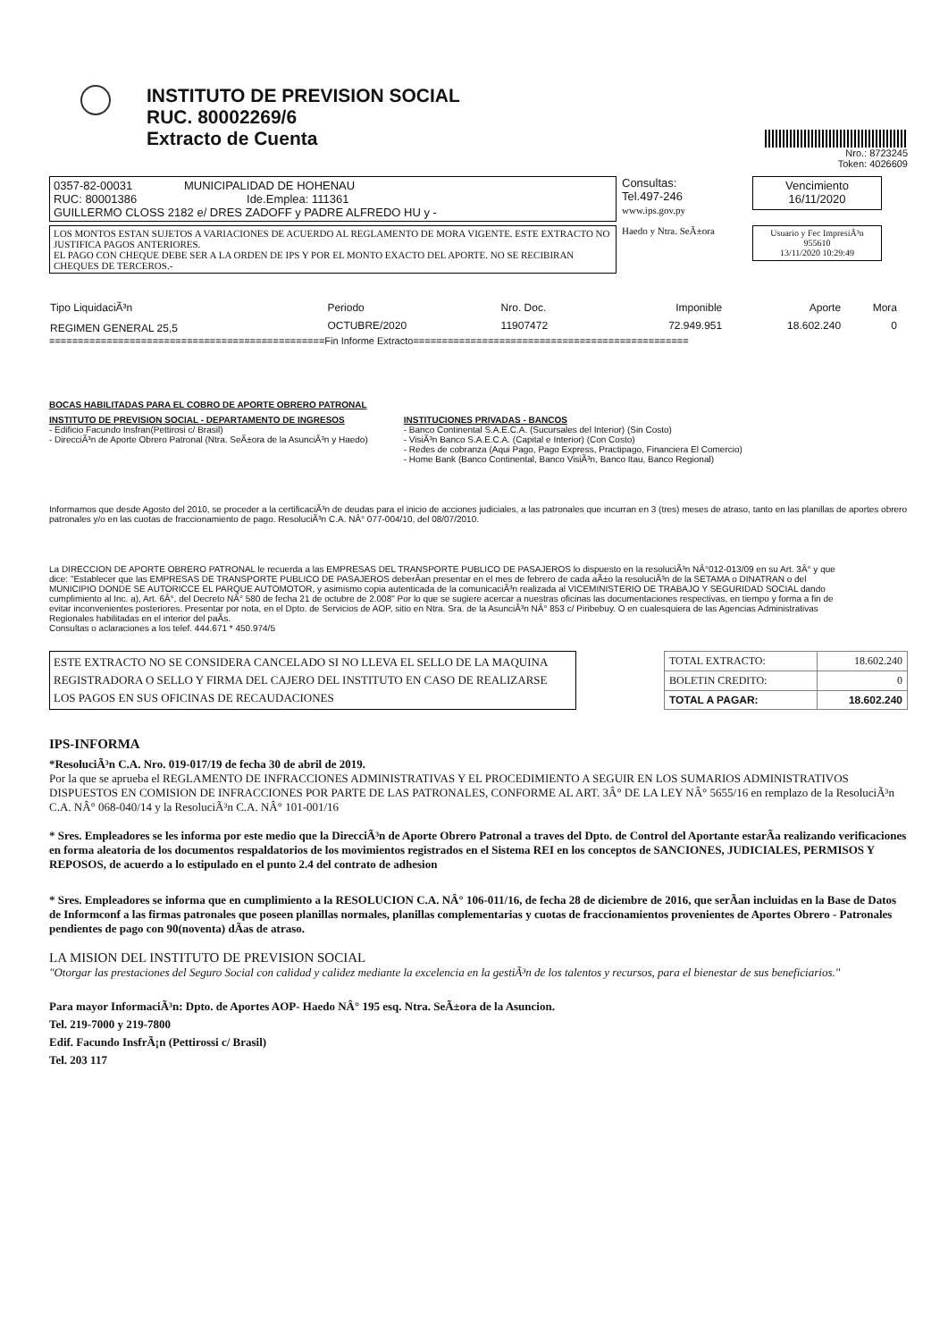INSTITUTO DE PREVISION SOCIAL
RUC. 80002269/6
Extracto de Cuenta
Nro.: 8723245
Token: 4026609
0357-82-00031 MUNICIPALIDAD DE HOHENAU
RUC: 80001386 Ide.Emplea: 111361
GUILLERMO CLOSS 2182 e/ DRES ZADOFF y PADRE ALFREDO HU y -
Consultas:
Tel.497-246
www.ips.gov.py
Vencimiento
16/11/2020
LOS MONTOS ESTAN SUJETOS A VARIACIONES DE ACUERDO AL REGLAMENTO DE MORA VIGENTE. ESTE EXTRACTO NO JUSTIFICA PAGOS ANTERIORES.
EL PAGO CON CHEQUE DEBE SER A LA ORDEN DE IPS Y POR EL MONTO EXACTO DEL APORTE. NO SE RECIBIRAN CHEQUES DE TERCEROS.-
Haedo y Ntra. SeÃ±ora
Usuario y Fec ImpresiÃ³n
955610
13/11/2020 10:29:49
| Tipo LiquidaciÃ³n | Periodo | Nro. Doc. | Imponible | Aporte | Mora |
| --- | --- | --- | --- | --- | --- |
| REGIMEN GENERAL 25,5 | OCTUBRE/2020 | 11907472 | 72.949.951 | 18.602.240 | 0 |
================================================Fin Informe Extracto================================================
BOCAS HABILITADAS PARA EL COBRO DE APORTE OBRERO PATRONAL
INSTITUTO DE PREVISION SOCIAL - DEPARTAMENTO DE INGRESOS
- Edificio Facundo Insfran(Pettirosi c/ Brasil)
- DirecciÃ³n de Aporte Obrero Patronal (Ntra. SeÃ±ora de la AsunciÃ³n y Haedo)
INSTITUCIONES PRIVADAS - BANCOS
- Banco Continental S.A.E.C.A. (Sucursales del Interior) (Sin Costo)
- VisiÃ³n Banco S.A.E.C.A. (Capital e Interior) (Con Costo)
- Redes de cobranza (Aqui Pago, Pago Express, Practipago, Financiera El Comercio)
- Home Bank (Banco Continental, Banco VisiÃ³n, Banco Itau, Banco Regional)
Informamos que desde Agosto del 2010, se proceder a la certificaciÃ³n de deudas para el inicio de acciones judiciales, a las patronales que incurran en 3 (tres) meses de atraso, tanto en las planillas de aportes obrero patronales y/o en las cuotas de fraccionamiento de pago. ResoluciÃ³n C.A. NÂ° 077-004/10, del 08/07/2010.
La DIRECCION DE APORTE OBRERO PATRONAL le recuerda a las EMPRESAS DEL TRANSPORTE PUBLICO DE PASAJEROS lo dispuesto en la resoluciÃ³n NÂ°012-013/09 en su Art. 3Â° y que dice: "Establecer que las EMPRESAS DE TRANSPORTE PUBLICO DE PASAJEROS deberÃ­an presentar en el mes de febrero de cada aÃ±o la resoluciÃ³n de la SETAMA o DINATRAN o del MUNICIPIO DONDE SE AUTORICCE EL PARQUE AUTOMOTOR, y asimismo copia autenticada de la comunicaciÃ³n realizada al VICEMINISTERIO DE TRABAJO Y SEGURIDAD SOCIAL dando cumplimiento al Inc. a), Art. 6Â°, del Decreto NÂ° 580 de fecha 21 de octubre de 2.008" Por lo que se sugiere acercar a nuestras oficinas las documentaciones respectivas, en tiempo y forma a fin de evitar inconvenientes posteriores. Presentar por nota, en el Dpto. de Servicios de AOP, sitio en Ntra. Sra. de la AsunciÃ³n NÂ° 853 c/ Piribebuy. O en cualesquiera de las Agencias Administrativas Regionales habilitadas en el interior del paÃ­s.
Consultas o aclaraciones a los telef. 444.671 * 450.974/5
ESTE EXTRACTO NO SE CONSIDERA CANCELADO SI NO LLEVA EL SELLO DE LA MAQUINA REGISTRADORA O SELLO Y FIRMA DEL CAJERO DEL INSTITUTO EN CASO DE REALIZARSE LOS PAGOS EN SUS OFICINAS DE RECAUDACIONES
| TOTAL EXTRACTO: | 18.602.240 |
| BOLETIN CREDITO: | 0 |
| TOTAL A PAGAR: | 18.602.240 |
IPS-INFORMA
*ResoluciÃ³n C.A. Nro. 019-017/19 de fecha 30 de abril de 2019.
Por la que se aprueba el REGLAMENTO DE INFRACCIONES ADMINISTRATIVAS Y EL PROCEDIMIENTO A SEGUIR EN LOS SUMARIOS ADMINISTRATIVOS DISPUESTOS EN COMISION DE INFRACCIONES POR PARTE DE LAS PATRONALES, CONFORME AL ART. 3Â° DE LA LEY NÂ° 5655/16 en remplazo de la ResoluciÃ³n C.A. NÂ° 068-040/14 y la ResoluciÃ³n C.A. NÂ° 101-001/16
* Sres. Empleadores se les informa por este medio que la DirecciÃ³n de Aporte Obrero Patronal a traves del Dpto. de Control del Aportante estarÃ­a realizando verificaciones en forma aleatoria de los documentos respaldatorios de los movimientos registrados en el Sistema REI en los conceptos de SANCIONES, JUDICIALES, PERMISOS Y REPOSOS, de acuerdo a lo estipulado en el punto 2.4 del contrato de adhesion
* Sres. Empleadores se informa que en cumplimiento a la RESOLUCION C.A. NÂ° 106-011/16, de fecha 28 de diciembre de 2016, que serÃ­an incluidas en la Base de Datos de Informconf a las firmas patronales que poseen planillas normales, planillas complementarias y cuotas de fraccionamientos provenientes de Aportes Obrero - Patronales pendientes de pago con 90(noventa) dÃ­as de atraso.
LA MISION DEL INSTITUTO DE PREVISION SOCIAL
"Otorgar las prestaciones del Seguro Social con calidad y calidez mediante la excelencia en la gestiÃ³n de los talentos y recursos, para el bienestar de sus beneficiarios."
Para mayor InformaciÃ³n: Dpto. de Aportes AOP- Haedo NÂ° 195 esq. Ntra. SeÃ±ora de la Asuncion.
Tel. 219-7000 y 219-7800
Edif. Facundo InsfrÃ¡n (Pettirossi c/ Brasil)
Tel. 203 117